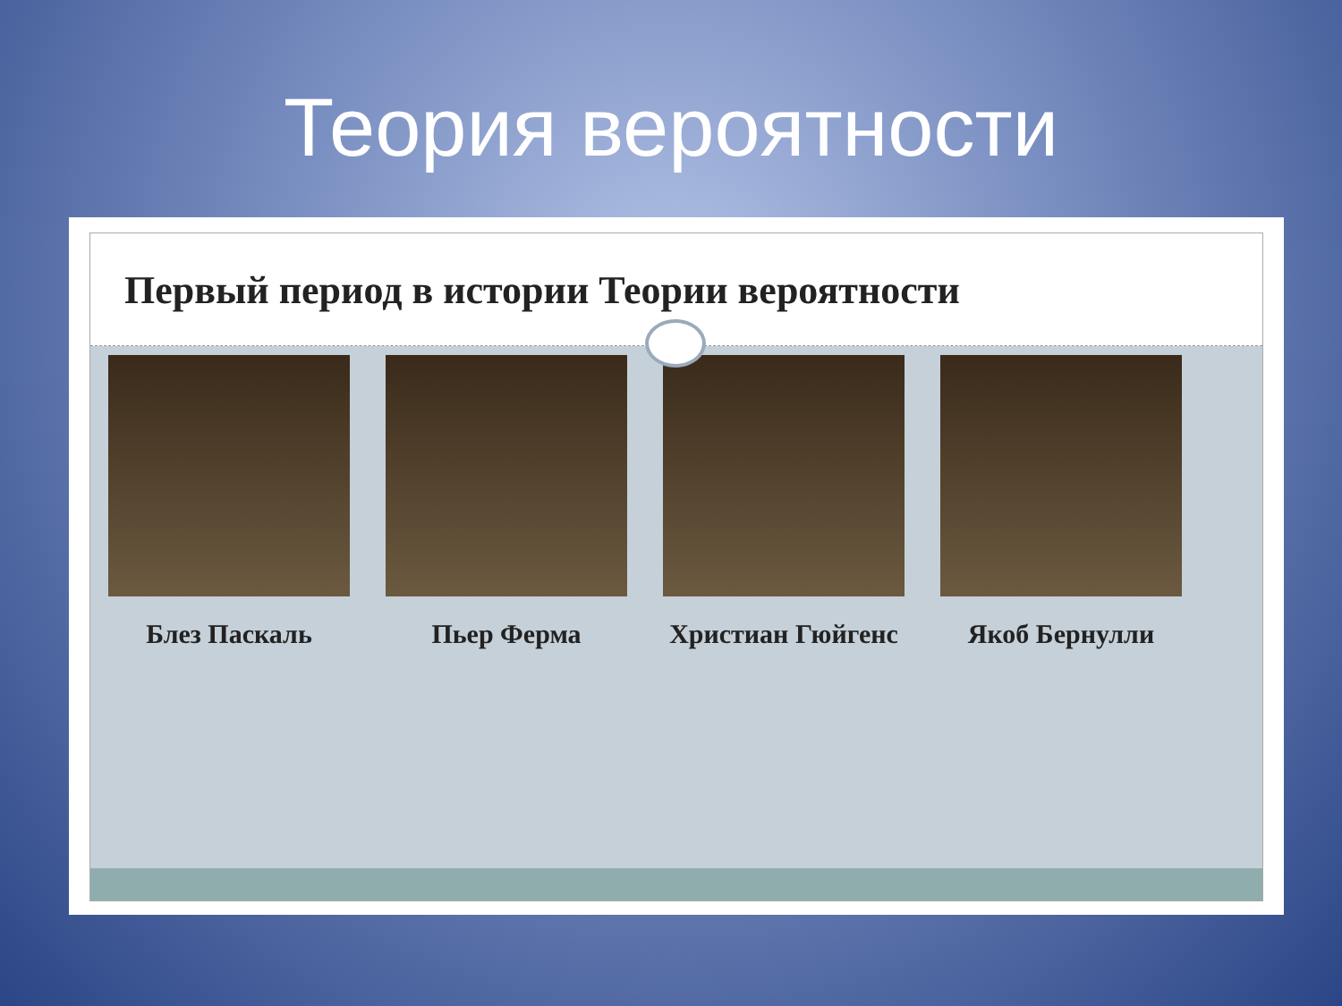Теория вероятности
Первый период в истории Теории вероятности
Блез Паскаль Пьер Ферма Христиан Гюйгенс
Якоб Бернулли